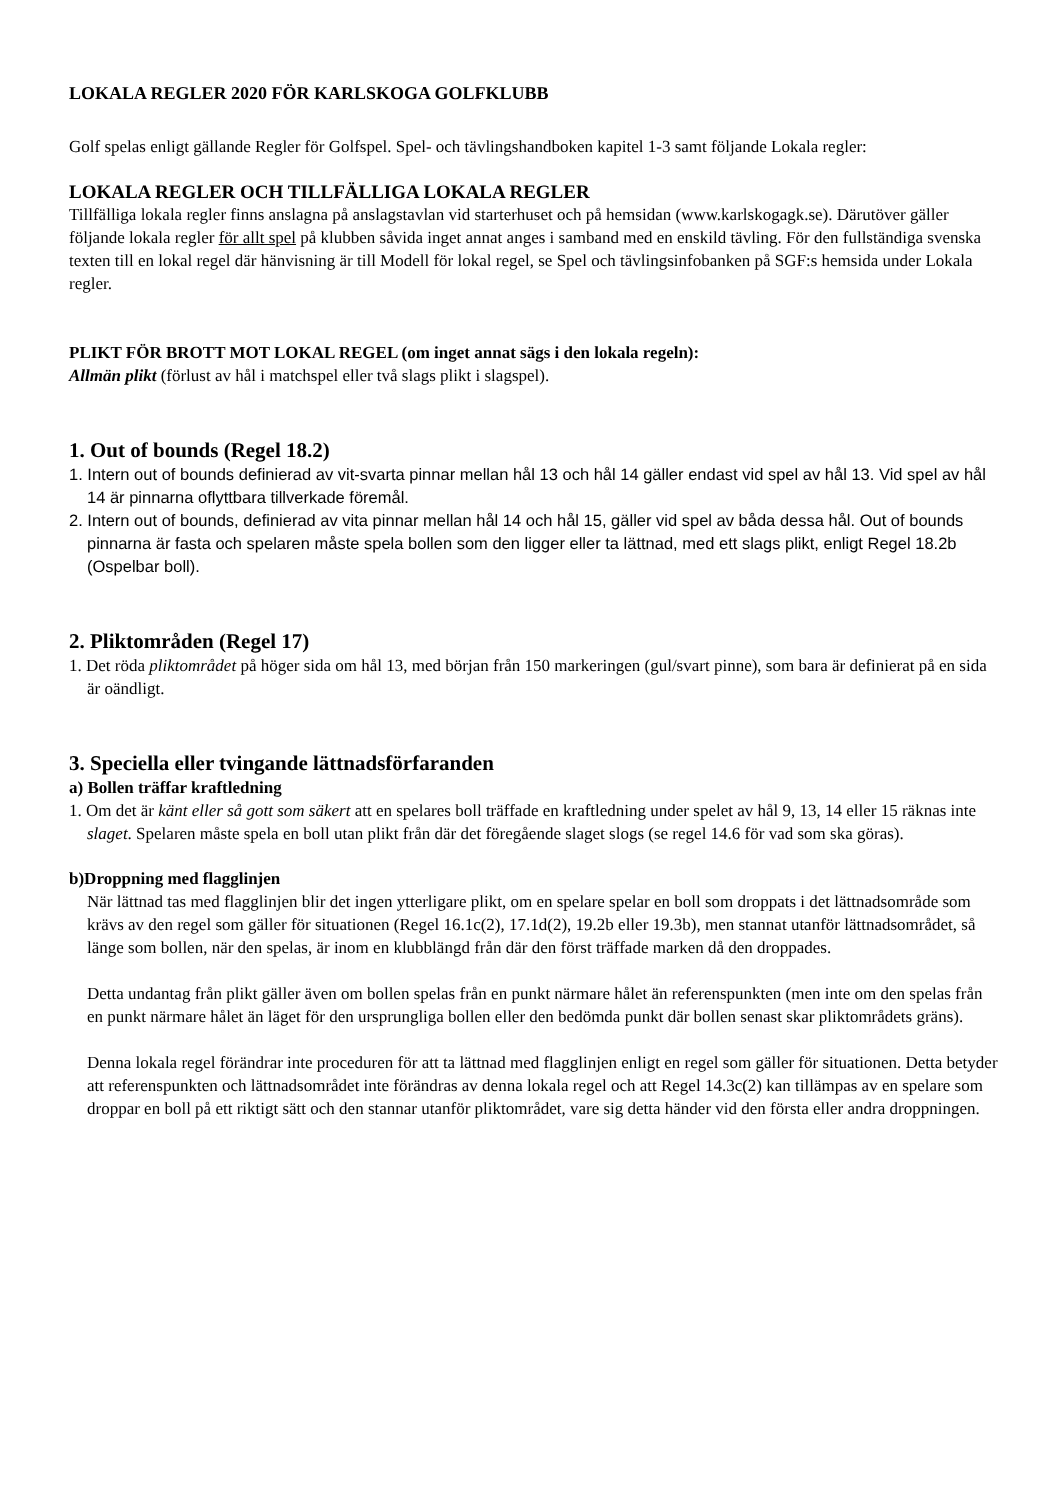LOKALA REGLER 2020 FÖR KARLSKOGA GOLFKLUBB
Golf spelas enligt gällande Regler för Golfspel. Spel- och tävlingshandboken kapitel 1-3 samt följande Lokala regler:
LOKALA REGLER OCH TILLFÄLLIGA LOKALA REGLER
Tillfälliga lokala regler finns anslagna på anslagstavlan vid starterhuset och på hemsidan (www.karlskogagk.se). Därutöver gäller följande lokala regler för allt spel på klubben såvida inget annat anges i samband med en enskild tävling. För den fullständiga svenska texten till en lokal regel där hänvisning är till Modell för lokal regel, se Spel och tävlingsinfobanken på SGF:s hemsida under Lokala regler.
PLIKT FÖR BROTT MOT LOKAL REGEL (om inget annat sägs i den lokala regeln):
Allmän plikt (förlust av hål i matchspel eller två slags plikt i slagspel).
1. Out of bounds (Regel 18.2)
1. Intern out of bounds definierad av vit-svarta pinnar mellan hål 13 och hål 14 gäller endast vid spel av hål 13. Vid spel av hål 14 är pinnarna oflyttbara tillverkade föremål.
2. Intern out of bounds, definierad av vita pinnar mellan hål 14 och hål 15, gäller vid spel av båda dessa hål. Out of bounds pinnarna är fasta och spelaren måste spela bollen som den ligger eller ta lättnad, med ett slags plikt, enligt Regel 18.2b (Ospelbar boll).
2. Pliktområden (Regel 17)
1. Det röda pliktområdet på höger sida om hål 13, med början från 150 markeringen (gul/svart pinne), som bara är definierat på en sida är oändligt.
3. Speciella eller tvingande lättnadsförfaranden
a) Bollen träffar kraftledning
1. Om det är känt eller så gott som säkert att en spelares boll träffade en kraftledning under spelet av hål 9, 13, 14 eller 15 räknas inte slaget. Spelaren måste spela en boll utan plikt från där det föregående slaget slogs (se regel 14.6 för vad som ska göras).
b)Droppning med flagglinjen
När lättnad tas med flagglinjen blir det ingen ytterligare plikt, om en spelare spelar en boll som droppats i det lättnadsområde som krävs av den regel som gäller för situationen (Regel 16.1c(2), 17.1d(2), 19.2b eller 19.3b), men stannat utanför lättnadsområdet, så länge som bollen, när den spelas, är inom en klubblängd från där den först träffade marken då den droppades.
Detta undantag från plikt gäller även om bollen spelas från en punkt närmare hålet än referenspunkten (men inte om den spelas från en punkt närmare hålet än läget för den ursprungliga bollen eller den bedömda punkt där bollen senast skar pliktområdets gräns).
Denna lokala regel förändrar inte proceduren för att ta lättnad med flagglinjen enligt en regel som gäller för situationen. Detta betyder att referenspunkten och lättnadsområdet inte förändras av denna lokala regel och att Regel 14.3c(2) kan tillämpas av en spelare som droppar en boll på ett riktigt sätt och den stannar utanför pliktområdet, vare sig detta händer vid den första eller andra droppningen.